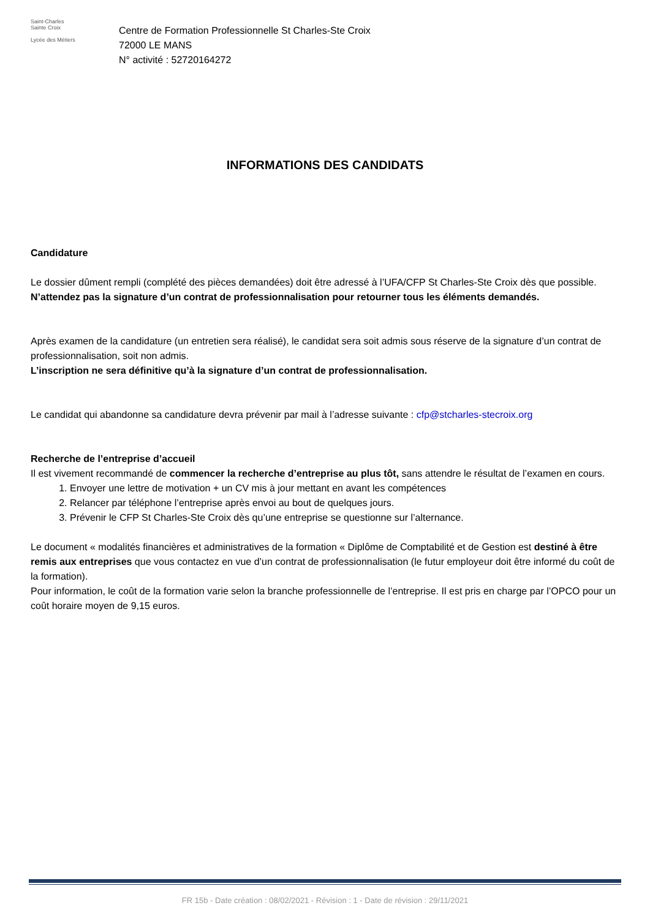Saint-Charles
Sainte Croix
Lycée des Métiers
Centre de Formation Professionnelle St Charles-Ste Croix
72000 LE MANS
N° activité : 52720164272
INFORMATIONS DES CANDIDATS
Candidature
Le dossier dûment rempli (complété des pièces demandées) doit être adressé à l’UFA/CFP St Charles-Ste Croix dès que possible. N’attendez pas la signature d’un contrat de professionnalisation pour retourner tous les éléments demandés.
Après examen de la candidature (un entretien sera réalisé), le candidat sera soit admis sous réserve de la signature d’un contrat de professionnalisation, soit non admis.
L’inscription ne sera définitive qu’à la signature d’un contrat de professionnalisation.
Le candidat qui abandonne sa candidature devra prévenir par mail à l’adresse suivante : cfp@stcharles-stecroix.org
Recherche de l’entreprise d’accueil
Il est vivement recommandé de commencer la recherche d’entreprise au plus tôt, sans attendre le résultat de l’examen en cours.
1. Envoyer une lettre de motivation + un CV mis à jour mettant en avant les compétences
2. Relancer par téléphone l’entreprise après envoi au bout de quelques jours.
3. Prévenir le CFP St Charles-Ste Croix dès qu’une entreprise se questionne sur l’alternance.
Le document « modalités financières et administratives de la formation « Diplôme de Comptabilité et de Gestion est destiné à être remis aux entreprises que vous contactez en vue d’un contrat de professionnalisation (le futur employeur doit être informé du coût de la formation).
Pour information, le coût de la formation varie selon la branche professionnelle de l’entreprise. Il est pris en charge par l’OPCO pour un coût horaire moyen de 9,15 euros.
FR 15b - Date création : 08/02/2021 - Révision : 1 - Date de révision : 29/11/2021